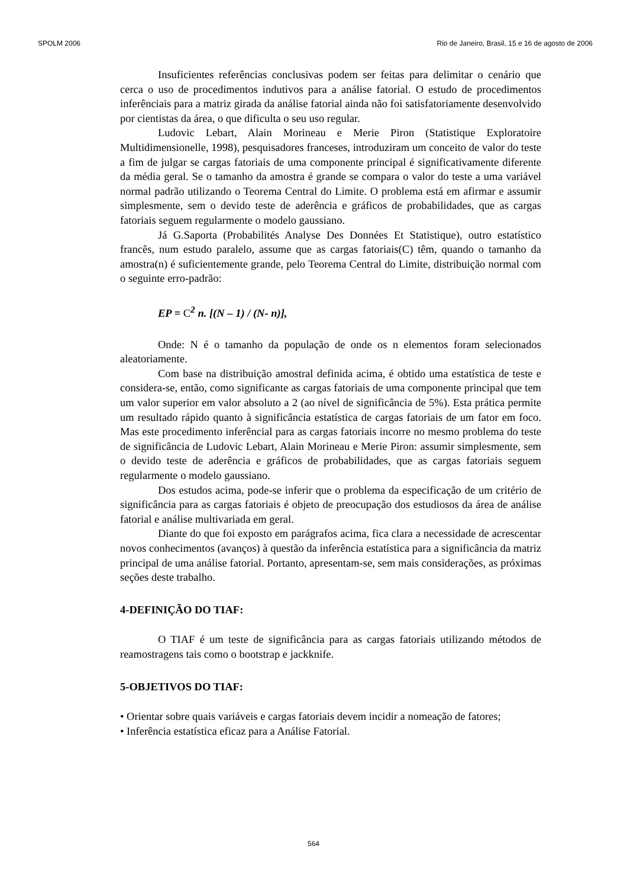SPOLM 2006 Rio de Janeiro, Brasil, 15 e 16 de agosto de 2006
Insuficientes referências conclusivas podem ser feitas para delimitar o cenário que cerca o uso de procedimentos indutivos para a análise fatorial. O estudo de procedimentos inferênciais para a matriz girada da análise fatorial ainda não foi satisfatoriamente desenvolvido por cientistas da área, o que dificulta o seu uso regular.
Ludovic Lebart, Alain Morineau e Merie Piron (Statistique Exploratoire Multidimensionelle, 1998), pesquisadores franceses, introduziram um conceito de valor do teste a fim de julgar se cargas fatoriais de uma componente principal é significativamente diferente da média geral. Se o tamanho da amostra é grande se compara o valor do teste a uma variável normal padrão utilizando o Teorema Central do Limite. O problema está em afirmar e assumir simplesmente, sem o devido teste de aderência e gráficos de probabilidades, que as cargas fatoriais seguem regularmente o modelo gaussiano.
Já G.Saporta (Probabilités Analyse Des Données Et Statistique), outro estatístico francês, num estudo paralelo, assume que as cargas fatoriais(C) têm, quando o tamanho da amostra(n) é suficientemente grande, pelo Teorema Central do Limite, distribuição normal com o seguinte erro-padrão:
EP = C<sup>2</sup> n. [(N – 1) / (N- n)],
Onde: N é o tamanho da população de onde os n elementos foram selecionados aleatoriamente.
Com base na distribuição amostral definida acima, é obtido uma estatística de teste e considera-se, então, como significante as cargas fatoriais de uma componente principal que tem um valor superior em valor absoluto a 2 (ao nível de significância de 5%). Esta prática permite um resultado rápido quanto à significância estatística de cargas fatoriais de um fator em foco. Mas este procedimento inferêncial para as cargas fatoriais incorre no mesmo problema do teste de significância de Ludovic Lebart, Alain Morineau e Merie Piron: assumir simplesmente, sem o devido teste de aderência e gráficos de probabilidades, que as cargas fatoriais seguem regularmente o modelo gaussiano.
Dos estudos acima, pode-se inferir que o problema da especificação de um critério de significância para as cargas fatoriais é objeto de preocupação dos estudiosos da área de análise fatorial e análise multivariada em geral.
Diante do que foi exposto em parágrafos acima, fica clara a necessidade de acrescentar novos conhecimentos (avanços) à questão da inferência estatística para a significância da matriz principal de uma análise fatorial. Portanto, apresentam-se, sem mais considerações, as próximas seções deste trabalho.
4-DEFINIÇÃO DO TIAF:
O TIAF é um teste de significância para as cargas fatoriais utilizando métodos de reamostragens tais como o bootstrap e jackknife.
5-OBJETIVOS DO TIAF:
• Orientar sobre quais variáveis e cargas fatoriais devem incidir a nomeação de fatores;
• Inferência estatística eficaz para a Análise Fatorial.
564